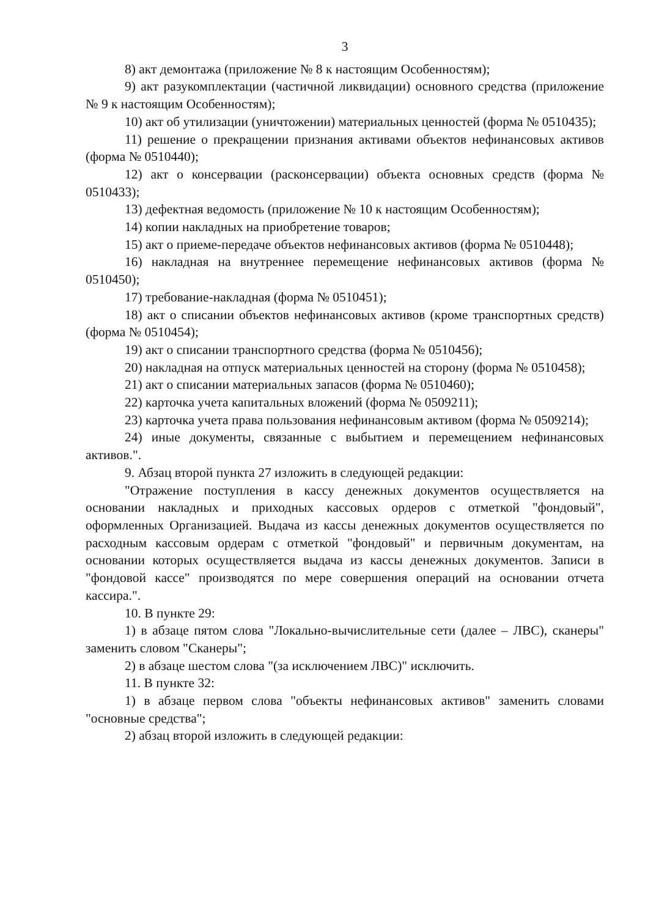3
8) акт демонтажа (приложение № 8 к настоящим Особенностям);
9) акт разукомплектации (частичной ликвидации) основного средства (приложение № 9 к настоящим Особенностям);
10) акт об утилизации (уничтожении) материальных ценностей (форма № 0510435);
11) решение о прекращении признания активами объектов нефинансовых активов (форма № 0510440);
12) акт о консервации (расконсервации) объекта основных средств (форма № 0510433);
13) дефектная ведомость (приложение № 10 к настоящим Особенностям);
14) копии накладных на приобретение товаров;
15) акт о приеме-передаче объектов нефинансовых активов (форма № 0510448);
16) накладная на внутреннее перемещение нефинансовых активов (форма № 0510450);
17) требование-накладная (форма № 0510451);
18) акт о списании объектов нефинансовых активов (кроме транспортных средств) (форма № 0510454);
19) акт о списании транспортного средства (форма № 0510456);
20) накладная на отпуск материальных ценностей на сторону (форма № 0510458);
21) акт о списании материальных запасов (форма № 0510460);
22) карточка учета капитальных вложений (форма № 0509211);
23) карточка учета права пользования нефинансовым активом (форма № 0509214);
24) иные документы, связанные с выбытием и перемещением нефинансовых активов.".
9. Абзац второй пункта 27 изложить в следующей редакции:
"Отражение поступления в кассу денежных документов осуществляется на основании накладных и приходных кассовых ордеров с отметкой "фондовый", оформленных Организацией. Выдача из кассы денежных документов осуществляется по расходным кассовым ордерам с отметкой "фондовый" и первичным документам, на основании которых осуществляется выдача из кассы денежных документов. Записи в "фондовой кассе" производятся по мере совершения операций на основании отчета кассира.".
10. В пункте 29:
1) в абзаце пятом слова "Локально-вычислительные сети (далее – ЛВС), сканеры" заменить словом "Сканеры";
2) в абзаце шестом слова "(за исключением ЛВС)" исключить.
11. В пункте 32:
1) в абзаце первом слова "объекты нефинансовых активов" заменить словами "основные средства";
2) абзац второй изложить в следующей редакции: